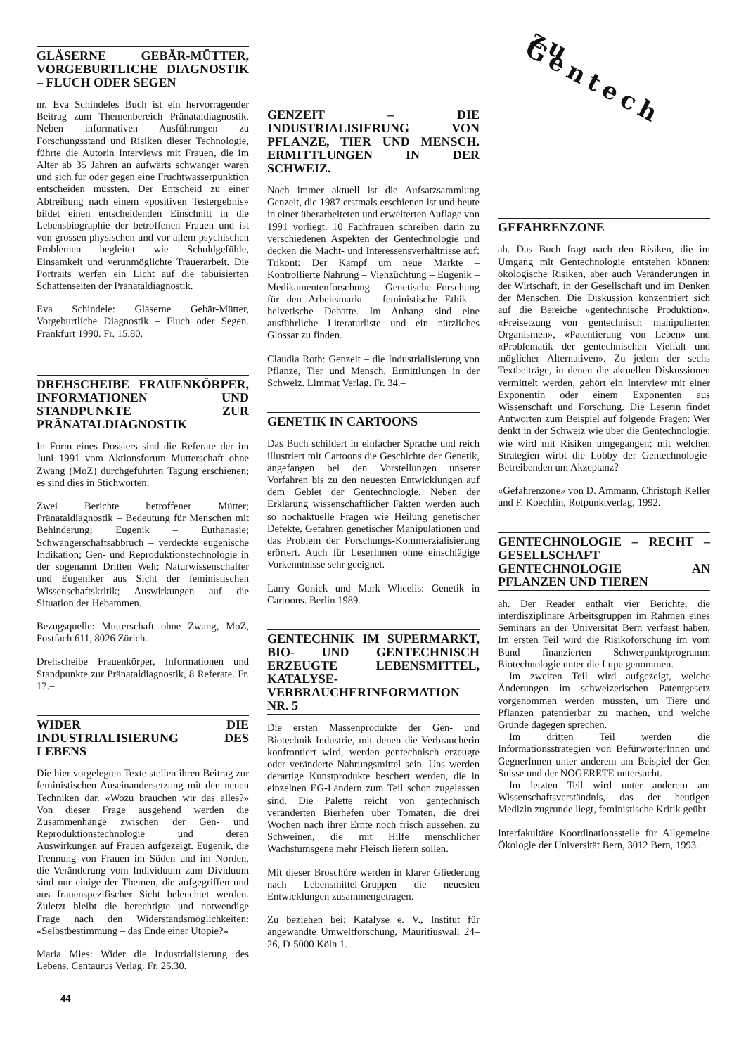GLÄSERNE GEBÄR-MÜTTER, VORGEBURTLICHE DIAGNOSTIK – FLUCH ODER SEGEN
nr. Eva Schindeles Buch ist ein hervorragender Beitrag zum Themenbereich Pränataldiagnostik. Neben informativen Ausführungen zu Forschungsstand und Risiken dieser Technologie, führte die Autorin Interviews mit Frauen, die im Alter ab 35 Jahren an aufwärts schwanger waren und sich für oder gegen eine Fruchtwasserpunktion entscheiden mussten. Der Entscheid zu einer Abtreibung nach einem «positiven Testergebnis» bildet einen entscheidenden Einschnitt in die Lebensbiographie der betroffenen Frauen und ist von grossen physischen und vor allem psychischen Problemen begleitet wie Schuldgefühle, Einsamkeit und verunmöglichte Trauerarbeit. Die Portraits werfen ein Licht auf die tabuisierten Schattenseiten der Pränataldiagnostik.
Eva Schindele: Gläserne Gebär-Mütter, Vorgeburtliche Diagnostik – Fluch oder Segen. Frankfurt 1990. Fr. 15.80.
DREHSCHEIBE FRAUENKÖRPER, INFORMATIONEN UND STANDPUNKTE ZUR PRÄNATALDIAGNOSTIK
In Form eines Dossiers sind die Referate der im Juni 1991 vom Aktionsforum Mutterschaft ohne Zwang (MoZ) durchgeführten Tagung erschienen; es sind dies in Stichworten:
Zwei Berichte betroffener Mütter; Pränataldiagnostik – Bedeutung für Menschen mit Behinderung; Eugenik – Euthanasie; Schwangerschaftsabbruch – verdeckte eugenische Indikation; Gen- und Reproduktionstechnologie in der sogenannt Dritten Welt; Naturwissenschafter und Eugeniker aus Sicht der feministischen Wissenschaftskritik; Auswirkungen auf die Situation der Hebammen.
Bezugsquelle: Mutterschaft ohne Zwang, MoZ, Postfach 611, 8026 Zürich.
Drehscheibe Frauenkörper, Informationen und Standpunkte zur Pränataldiagnostik, 8 Referate. Fr. 17.–
WIDER DIE INDUSTRIALISIERUNG DES LEBENS
Die hier vorgelegten Texte stellen ihren Beitrag zur feministischen Auseinandersetzung mit den neuen Techniken dar. «Wozu brauchen wir das alles?» Von dieser Frage ausgehend werden die Zusammenhänge zwischen der Gen- und Reproduktionstechnologie und deren Auswirkungen auf Frauen aufgezeigt. Eugenik, die Trennung von Frauen im Süden und im Norden, die Veränderung vom Individuum zum Dividuum sind nur einige der Themen, die aufgegriffen und aus frauenspezifischer Sicht beleuchtet werden. Zuletzt bleibt die berechtigte und notwendige Frage nach den Widerstandsmöglichkeiten: «Selbstbestimmung – das Ende einer Utopie?»
Maria Mies: Wider die Industrialisierung des Lebens. Centaurus Verlag. Fr. 25.30.
GENZEIT – DIE INDUSTRIALISIERUNG VON PFLANZE, TIER UND MENSCH. ERMITTLUNGEN IN DER SCHWEIZ.
Noch immer aktuell ist die Aufsatzsammlung Genzeit, die 1987 erstmals erschienen ist und heute in einer überarbeiteten und erweiterten Auflage von 1991 vorliegt. 10 Fachfrauen schreiben darin zu verschiedenen Aspekten der Gentechnologie und decken die Macht- und Interessensverhältnisse auf: Trikont: Der Kampf um neue Märkte – Kontrollierte Nahrung – Viehzüchtung – Eugenik – Medikamentenforschung – Genetische Forschung für den Arbeitsmarkt – feministische Ethik – helvetische Debatte. Im Anhang sind eine ausführliche Literaturliste und ein nützliches Glossar zu finden.
Claudia Roth: Genzeit – die Industrialisierung von Pflanze, Tier und Mensch. Ermittlungen in der Schweiz. Limmat Verlag. Fr. 34.–
GENETIK IN CARTOONS
Das Buch schildert in einfacher Sprache und reich illustriert mit Cartoons die Geschichte der Genetik, angefangen bei den Vorstellungen unserer Vorfahren bis zu den neuesten Entwicklungen auf dem Gebiet der Gentechnologie. Neben der Erklärung wissenschaftlicher Fakten werden auch so hochaktuelle Fragen wie Heilung genetischer Defekte, Gefahren genetischer Manipulationen und das Problem der Forschungs-Kommerzialisierung erörtert. Auch für LeserInnen ohne einschlägige Vorkenntnisse sehr geeignet.
Larry Gonick und Mark Wheelis: Genetik in Cartoons. Berlin 1989.
GENTECHNIK IM SUPERMARKT, BIO- UND GENTECHNISCH ERZEUGTE LEBENSMITTEL, KATALYSE-VERBRAUCHERINFORMATION NR. 5
Die ersten Massenprodukte der Gen- und Biotechnik-Industrie, mit denen die Verbraucherin konfrontiert wird, werden gentechnisch erzeugte oder veränderte Nahrungsmittel sein. Uns werden derartige Kunstprodukte beschert werden, die in einzelnen EG-Ländern zum Teil schon zugelassen sind. Die Palette reicht von gentechnisch veränderten Bierhefen über Tomaten, die drei Wochen nach ihrer Ernte noch frisch aussehen, zu Schweinen, die mit Hilfe menschlicher Wachstumsgene mehr Fleisch liefern sollen.
Mit dieser Broschüre werden in klarer Gliederung nach Lebensmittel-Gruppen die neuesten Entwicklungen zusammengetragen.
Zu beziehen bei: Katalyse e. V., Institut für angewandte Umweltforschung, Mauritiuswall 24–26, D-5000 Köln 1.
zu Gentech
GEFAHRENZONE
ah. Das Buch fragt nach den Risiken, die im Umgang mit Gentechnologie entstehen können: ökologische Risiken, aber auch Veränderungen in der Wirtschaft, in der Gesellschaft und im Denken der Menschen. Die Diskussion konzentriert sich auf die Bereiche «gentechnische Produktion», «Freisetzung von gentechnisch manipulierten Organismen», «Patentierung von Leben» und «Problematik der gentechnischen Vielfalt und möglicher Alternativen». Zu jedem der sechs Textbeiträge, in denen die aktuellen Diskussionen vermittelt werden, gehört ein Interview mit einer Exponentin oder einem Exponenten aus Wissenschaft und Forschung. Die Leserin findet Antworten zum Beispiel auf folgende Fragen: Wer denkt in der Schweiz wie über die Gentechnologie; wie wird mit Risiken umgegangen; mit welchen Strategien wirbt die Lobby der Gentechnologie-Betreibenden um Akzeptanz?
«Gefahrenzone» von D. Ammann, Christoph Keller und F. Koechlin, Rotpunktverlag, 1992.
GENTECHNOLOGIE – RECHT – GESELLSCHAFT GENTECHNOLOGIE AN PFLANZEN UND TIEREN
ah. Der Reader enthält vier Berichte, die interdisziplinäre Arbeitsgruppen im Rahmen eines Seminars an der Universität Bern verfasst haben. Im ersten Teil wird die Risikoforschung im vom Bund finanzierten Schwerpunktprogramm Biotechnologie unter die Lupe genommen.
Im zweiten Teil wird aufgezeigt, welche Änderungen im schweizerischen Patentgesetz vorgenommen werden müssten, um Tiere und Pflanzen patentierbar zu machen, und welche Gründe dagegen sprechen.
Im dritten Teil werden die Informationsstrategien von BefürworterInnen und GegnerInnen unter anderem am Beispiel der Gen Suisse und der NOGERETE untersucht.
Im letzten Teil wird unter anderem am Wissenschaftsverständnis, das der heutigen Medizin zugrunde liegt, feministische Kritik geübt.
Interfakultäre Koordinationsstelle für Allgemeine Ökologie der Universität Bern, 3012 Bern, 1993.
44